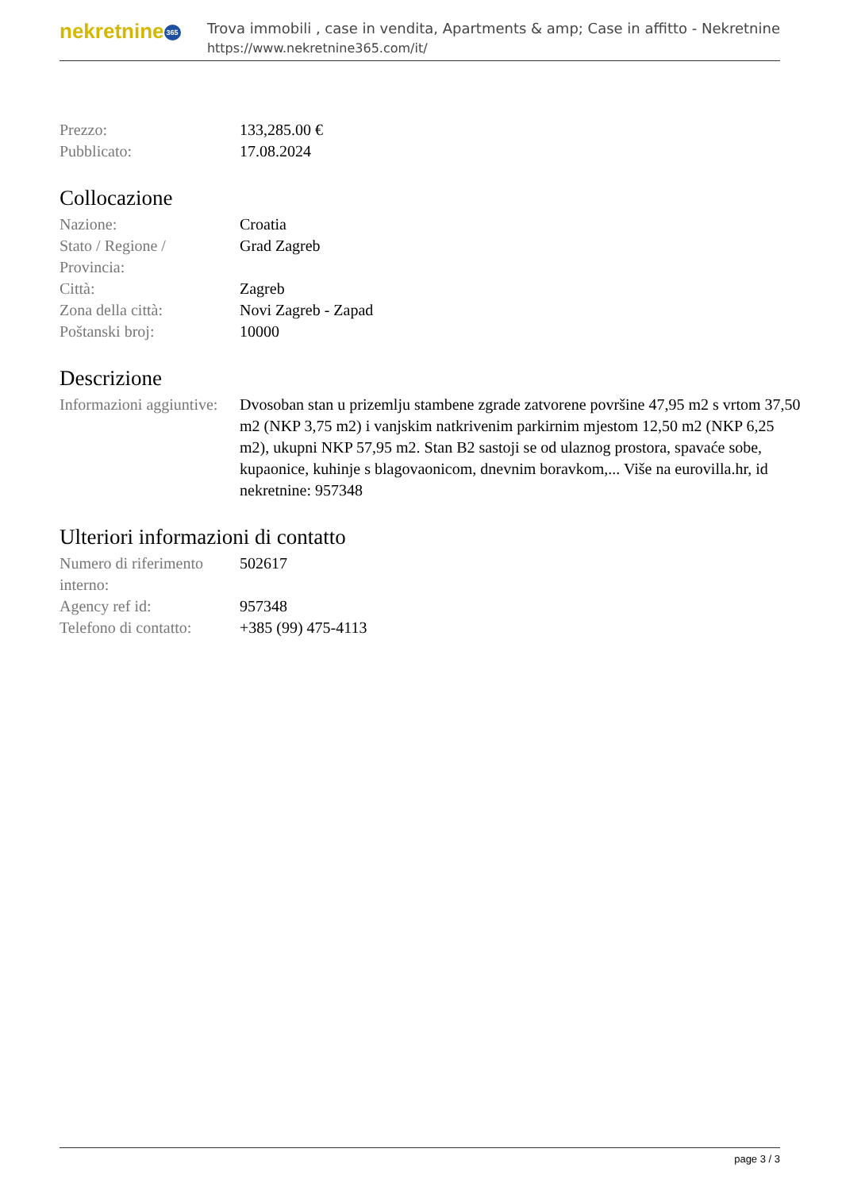nekretnine 365
Trova immobili , case in vendita, Apartments & amp; Case in affitto - Nekretnine
https://www.nekretnine365.com/it/
| Prezzo: | 133,285.00 € |
| Pubblicato: | 17.08.2024 |
Collocazione
| Nazione: | Croatia |
| Stato / Regione / Provincia: | Grad Zagreb |
| Città: | Zagreb |
| Zona della città: | Novi Zagreb - Zapad |
| Poštanski broj: | 10000 |
Descrizione
| Informazioni aggiuntive: | Dvosoban stan u prizemlju stambene zgrade zatvorene površine 47,95 m2 s vrtom 37,50 m2 (NKP 3,75 m2) i vanjskim natkrivenim parkirnim mjestom 12,50 m2 (NKP 6,25 m2), ukupni NKP 57,95 m2. Stan B2 sastoji se od ulaznog prostora, spavaće sobe, kupaonice, kuhinje s blagovaonicom, dnevnim boravkom,... Više na eurovilla.hr, id nekretnine: 957348 |
Ulteriori informazioni di contatto
| Numero di riferimento interno: | 502617 |
| Agency ref id: | 957348 |
| Telefono di contatto: | +385 (99) 475-4113 |
page 3 / 3